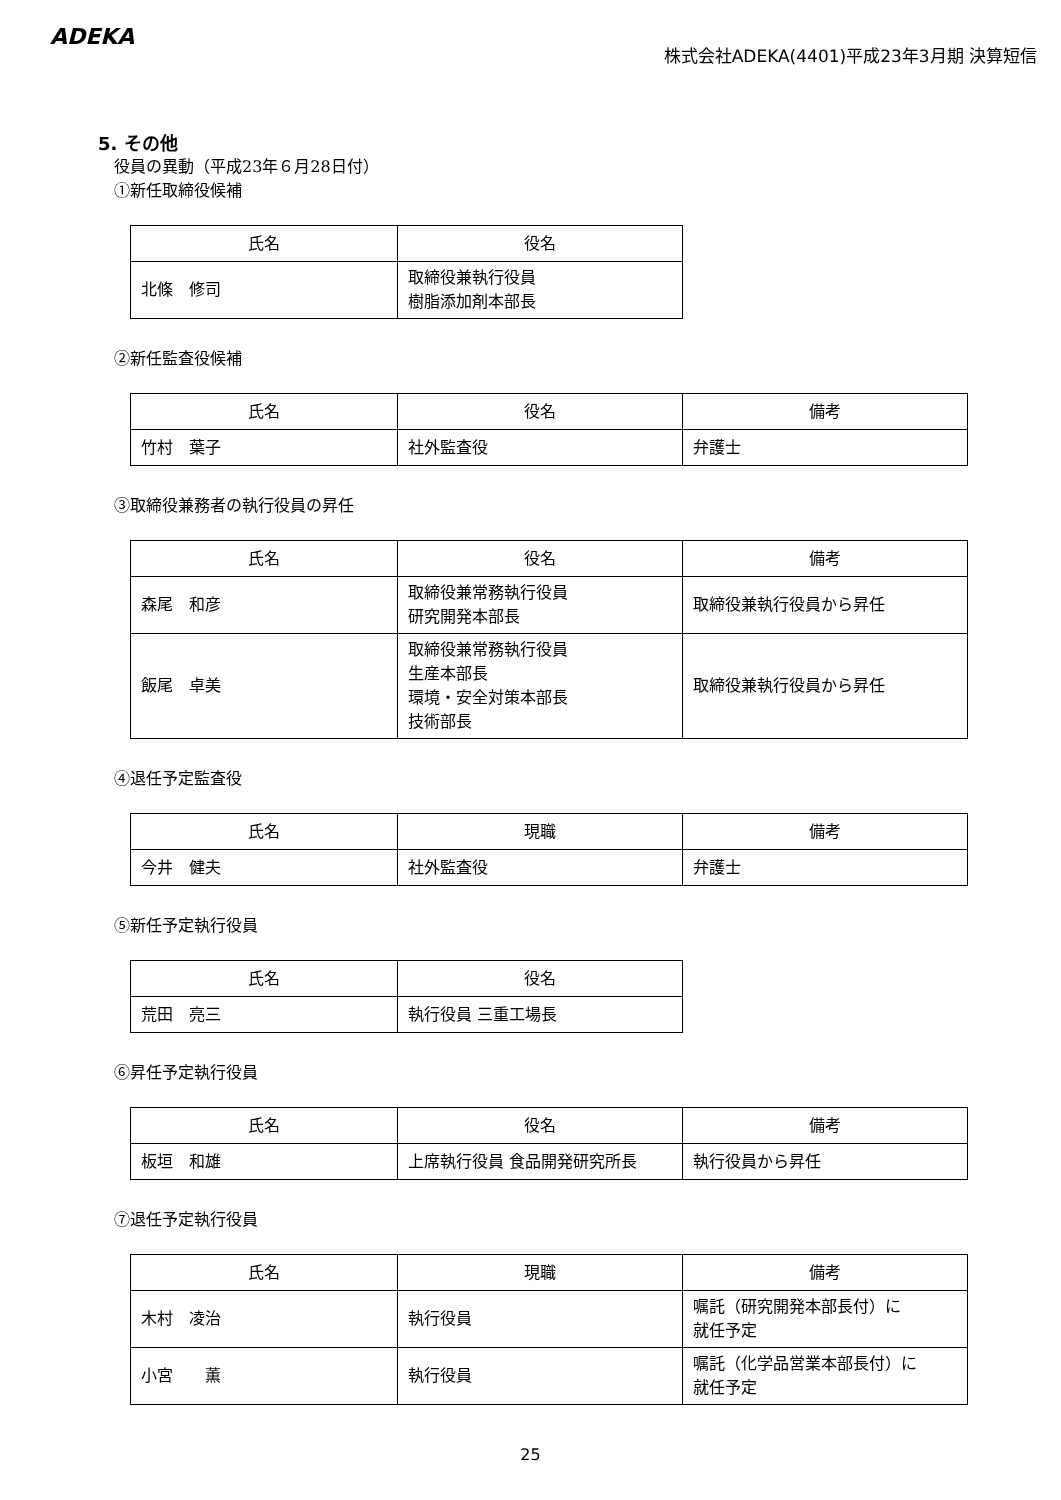ADEKA
株式会社ADEKA(4401)平成23年3月期 決算短信
5. その他
役員の異動（平成23年６月28日付）
①新任取締役候補
| 氏名 | 役名 |
| --- | --- |
| 北條 修司 | 取締役兼執行役員 樹脂添加剤本部長 |
②新任監査役候補
| 氏名 | 役名 | 備考 |
| --- | --- | --- |
| 竹村 葉子 | 社外監査役 | 弁護士 |
③取締役兼務者の執行役員の昇任
| 氏名 | 役名 | 備考 |
| --- | --- | --- |
| 森尾 和彦 | 取締役兼常務執行役員 研究開発本部長 | 取締役兼執行役員から昇任 |
| 飯尾 卓美 | 取締役兼常務執行役員 生産本部長 環境・安全対策本部長 技術部長 | 取締役兼執行役員から昇任 |
④退任予定監査役
| 氏名 | 現職 | 備考 |
| --- | --- | --- |
| 今井 健夫 | 社外監査役 | 弁護士 |
⑤新任予定執行役員
| 氏名 | 役名 |
| --- | --- |
| 荒田 亮三 | 執行役員 三重工場長 |
⑥昇任予定執行役員
| 氏名 | 役名 | 備考 |
| --- | --- | --- |
| 板垣 和雄 | 上席執行役員 食品開発研究所長 | 執行役員から昇任 |
⑦退任予定執行役員
| 氏名 | 現職 | 備考 |
| --- | --- | --- |
| 木村 凌治 | 執行役員 | 嘱託（研究開発本部長付）に 就任予定 |
| 小宮 薫 | 執行役員 | 嘱託（化学品営業本部長付）に 就任予定 |
25